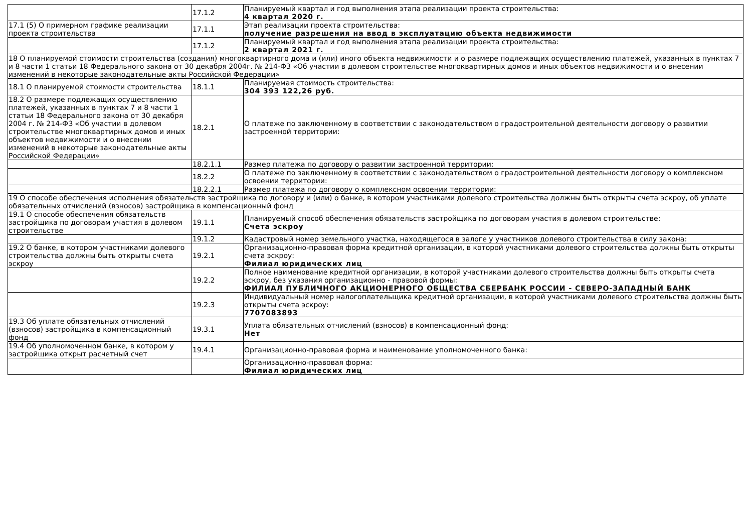| | 17.1.2 | Планируемый квартал и год выполнения этапа реализации проекта строительства: 4 квартал 2020 г. |
| 17.1 (5) О примерном графике реализации проекта строительства | 17.1.1 | Этап реализации проекта строительства: получение разрешения на ввод в эксплуатацию объекта недвижимости |
| | 17.1.2 | Планируемый квартал и год выполнения этапа реализации проекта строительства: 2 квартал 2021 г. |
| 18 О планируемой стоимости строительства (создания) многоквартирного дома и (или) иного объекта недвижимости и о размере подлежащих осуществлению платежей, указанных в пунктах 7 и 8 части 1 статьи 18 Федерального закона от 30 декабря 2004г. № 214-ФЗ «Об участии в долевом строительстве многоквартирных домов и иных объектов недвижимости и о внесении изменений в некоторые законодательные акты Российской Федерации» | | |
| 18.1 О планируемой стоимости строительства | 18.1.1 | Планируемая стоимость строительства: 304 393 122,26 руб. |
| 18.2 О размере подлежащих осуществлению платежей, указанных в пунктах 7 и 8 части 1 статьи 18 Федерального закона от 30 декабря 2004 г. № 214-ФЗ «Об участии в долевом строительстве многоквартирных домов и иных объектов недвижимости и о внесении изменений в некоторые законодательные акты Российской Федерации» | 18.2.1 | О платеже по заключенному в соответствии с законодательством о градостроительной деятельности договору о развитии застроенной территории: |
| | 18.2.1.1 | Размер платежа по договору о развитии застроенной территории: |
| | 18.2.2 | О платеже по заключенному в соответствии с законодательством о градостроительной деятельности договору о комплексном освоении территории: |
| | 18.2.2.1 | Размер платежа по договору о комплексном освоении территории: |
| 19 О способе обеспечения исполнения обязательств застройщика по договору и (или) о банке, в котором участниками долевого строительства должны быть открыты счета эскроу, об уплате обязательных отчислений (взносов) застройщика в компенсационный фонд | | |
| 19.1 О способе обеспечения обязательств застройщика по договорам участия в долевом строительстве | 19.1.1 | Планируемый способ обеспечения обязательств застройщика по договорам участия в долевом строительстве: Счета эскроу |
| | 19.1.2 | Кадастровый номер земельного участка, находящегося в залоге у участников долевого строительства в силу закона: |
| 19.2 О банке, в котором участниками долевого строительства должны быть открыты счета эскроу | 19.2.1 | Организационно-правовая форма кредитной организации, в которой участниками долевого строительства должны быть открыты счета эскроу: Филиал юридических лиц |
| | 19.2.2 | Полное наименование кредитной организации, в которой участниками долевого строительства должны быть открыты счета эскроу, без указания организационно - правовой формы: ФИЛИАЛ ПУБЛИЧНОГО АКЦИОНЕРНОГО ОБЩЕСТВА СБЕРБАНК РОССИИ - СЕВЕРО-ЗАПАДНЫЙ БАНК |
| | 19.2.3 | Индивидуальный номер налогоплательщика кредитной организации, в которой участниками долевого строительства должны быть открыты счета эскроу: 7707083893 |
| 19.3 Об уплате обязательных отчислений (взносов) застройщика в компенсационный фонд | 19.3.1 | Уплата обязательных отчислений (взносов) в компенсационный фонд: Нет |
| 19.4 Об уполномоченном банке, в котором у застройщика открыт расчетный счет | 19.4.1 | Организационно-правовая форма и наименование уполномоченного банка: |
| | | Организационно-правовая форма: Филиал юридических лиц |